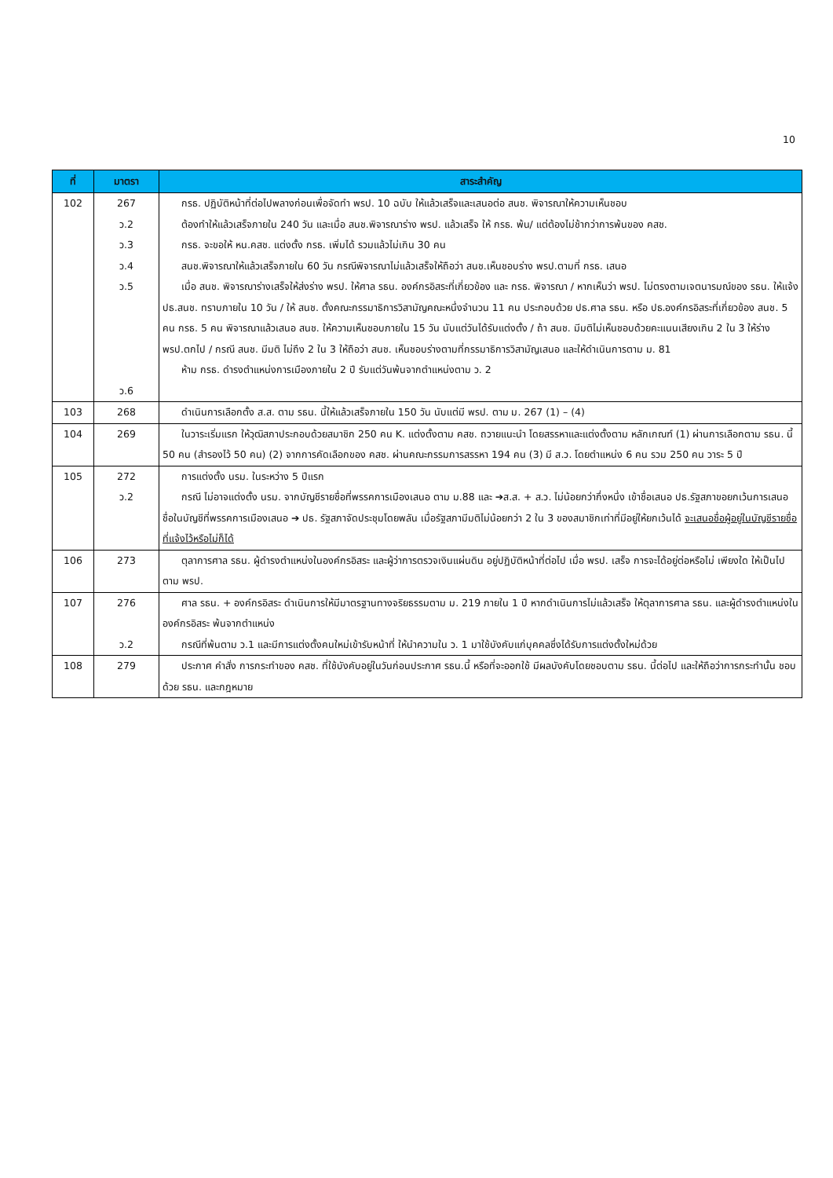10
| ที่ | มาตรา | สาระสำคัญ |
| --- | --- | --- |
| 102 | 267 ว.2 ว.3 ว.4 ว.5 ว.6 | กรธ. ปฏิบัติหน้าที่ต่อไปพลางก่อนเพื่อจัดทำ พรป. 10 ฉบับ ให้แล้วเสร็จและเสนอต่อ สนช. พิจารณาให้ความเห็นชอบ ต้องทำให้แล้วเสร็จภายใน 240 วัน และเมื่อ สนช.พิจารณาร่าง พรป. แล้วเสร็จ ให้ กรธ. พ้น/ แต่ต้องไม่ช้ากว่าการพ้นของ คสช. กรธ. จะขอให้ หน.คสช. แต่งตั้ง กรธ. เพิ่มได้ รวมแล้วไม่เกิน 30 คน สนช.พิจารณาให้แล้วเสร็จภายใน 60 วัน กรณีพิจารณาไม่แล้วเสร็จให้ถือว่า สนช.เห็นชอบร่าง พรป.ตามที่ กรธ. เสนอ เมื่อ สนช. พิจารณาร่างเสร็จให้ส่งร่าง พรป. ให้ศาล รธน. องค์กรอิสระที่เกี่ยวข้อง และ กรธ. พิจารณา / หากเห็นว่า พรป. ไม่ตรงตามเจตนารมณ์ของ รธน. ให้แจ้ง ปธ.สนช. ทราบภายใน 10 วัน / ให้ สนช. ตั้งคณะกรรมาธิการวิสามัญคณะหนึ่งจำนวน 11 คน ประกอบด้วย ปธ.ศาล รธน. หรือ ปธ.องค์กรอิสระที่เกี่ยวข้อง สนช. 5 คน กรธ. 5 คน พิจารณาแล้วเสนอ สนช. ให้ความเห็นชอบภายใน 15 วัน นับแต่วันได้รับแต่งตั้ง / ถ้า สนช. มีมติไม่เห็นชอบด้วยคะแนนเสียงเกิน 2 ใน 3 ให้ร่าง พรป.ตกไป / กรณี สนช. มีมติ ไม่ถึง 2 ใน 3 ให้ถือว่า สนช. เห็นชอบร่างตามที่กรรมาธิการวิสามัญเสนอ และให้ดำเนินการตาม ม. 81 ห้าม กรธ. ดำรงตำแหน่งการเมืองภายใน 2 ปี รับแต่วันพ้นจากตำแหน่งตาม ว. 2 |
| 103 | 268 | ดำเนินการเลือกตั้ง ส.ส. ตาม รธน. นี้ให้แล้วเสร็จภายใน 150 วัน นับแต่มี พรป. ตาม ม. 267 (1) – (4) |
| 104 | 269 | ในวาระเริ่มแรก ให้วุฒิสภาประกอบด้วยสมาชิก 250 คน K. แต่งตั้งตาม คสช. ถวายแนะนำ โดยสรรหาและแต่งตั้งตาม หลักเกณฑ์ (1) ผ่านการเลือกตาม รธน. นี้ 50 คน (สำรองไว้ 50 คน) (2) จากการคัดเลือกของ คสช. ผ่านคณะกรรมการสรรหา 194 คน (3) มี ส.ว. โดยตำแหน่ง 6 คน รวม 250 คน วาระ 5 ปี |
| 105 | 272 ว.2 | การแต่งตั้ง นรม. ในระหว่าง 5 ปีแรก กรณี ไม่อาจแต่งตั้ง นรม. จากบัญชีรายชื่อที่พรรคการเมืองเสนอ ตาม ม.88 และ ➔ส.ส. + ส.ว. ไม่น้อยกว่ากึ่งหนึ่ง เข้าชื่อเสนอ ปธ.รัฐสภาขอยกเว้นการเสนอชื่อในบัญชีที่พรรคการเมืองเสนอ ➔ ปธ. รัฐสภาจัดประชุมโดยพลัน เมื่อรัฐสภามีมติไม่น้อยกว่า 2 ใน 3 ของสมาชิกเท่าที่มีอยู่ให้ยกเว้นได้ จะเสนอชื่อผู้อยู่ในบัญชีรายชื่อที่แจ้งไว้หรือไม่ก็ได้ |
| 106 | 273 | ตุลาการศาล รธน. ผู้ดำรงตำแหน่งในองค์กรอิสระ และผู้ว่าการตรวจเงินแผ่นดิน อยู่ปฏิบัติหน้าที่ต่อไป เมื่อ พรป. เสร็จ การจะได้อยู่ต่อหรือไม่ เพียงใด ให้เป็นไปตาม พรป. |
| 107 | 276 ว.2 | ศาล รธน. + องค์กรอิสระ ดำเนินการให้มีมาตรฐานทางจริยธรรมตาม ม. 219 ภายใน 1 ปี หากดำเนินการไม่แล้วเสร็จ ให้ตุลาการศาล รธน. และผู้ดำรงตำแหน่งในองค์กรอิสระ พ้นจากตำแหน่ง กรณีที่พ้นตาม ว.1 และมีการแต่งตั้งคนใหม่เข้ารับหน้าที่ ให้นำความใน ว. 1 มาใช้บังคับแก่บุคคลซึ่งได้รับการแต่งตั้งใหม่ด้วย |
| 108 | 279 | ประกาศ คำสั่ง การกระทำของ คสช. ที่ใช้บังคับอยู่ในวันก่อนประกาศ รธน.นี้ หรือที่จะออกใช้ มีผลบังคับโดยชอบตาม รธน. นี้ต่อไป และให้ถือว่าการกระทำนั้น ชอบด้วย รธน. และกฎหมาย |